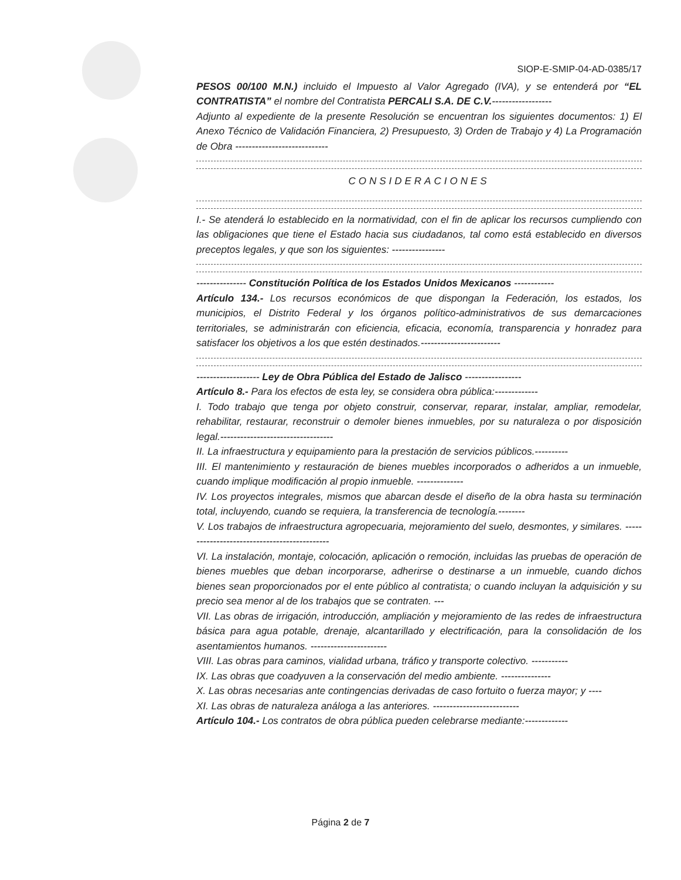SIOP-E-SMIP-04-AD-0385/17
PESOS 00/100 M.N.) incluido el Impuesto al Valor Agregado (IVA), y se entenderá por “EL CONTRATISTA” el nombre del Contratista PERCALI S.A. DE C.V.------------------
Adjunto al expediente de la presente Resolución se encuentran los siguientes documentos: 1) El Anexo Técnico de Validación Financiera, 2) Presupuesto, 3) Orden de Trabajo y 4) La Programación de Obra ----------------------------
CONSIDERACIONES
I.- Se atenderá lo establecido en la normatividad, con el fin de aplicar los recursos cumpliendo con las obligaciones que tiene el Estado hacia sus ciudadanos, tal como está establecido en diversos preceptos legales, y que son los siguientes: ----------------
--------------- Constitución Política de los Estados Unidos Mexicanos ------------
Artículo 134.- Los recursos económicos de que dispongan la Federación, los estados, los municipios, el Distrito Federal y los órganos político-administrativos de sus demarcaciones territoriales, se administrarán con eficiencia, eficacia, economía, transparencia y honradez para satisfacer los objetivos a los que estén destinados.------------------------
------------------- Ley de Obra Pública del Estado de Jalisco -----------------
Artículo 8.- Para los efectos de esta ley, se considera obra pública:-------------
I. Todo trabajo que tenga por objeto construir, conservar, reparar, instalar, ampliar, remodelar, rehabilitar, restaurar, reconstruir o demoler bienes inmuebles, por su naturaleza o por disposición legal.----------------------------------
II. La infraestructura y equipamiento para la prestación de servicios públicos.----------
III. El mantenimiento y restauración de bienes muebles incorporados o adheridos a un inmueble, cuando implique modificación al propio inmueble. --------------
IV. Los proyectos integrales, mismos que abarcan desde el diseño de la obra hasta su terminación total, incluyendo, cuando se requiera, la transferencia de tecnología.--------
V. Los trabajos de infraestructura agropecuaria, mejoramiento del suelo, desmontes, y similares. ---------------------------------------------
VI. La instalación, montaje, colocación, aplicación o remoción, incluidas las pruebas de operación de bienes muebles que deban incorporarse, adherirse o destinarse a un inmueble, cuando dichos bienes sean proporcionados por el ente público al contratista; o cuando incluyan la adquisición y su precio sea menor al de los trabajos que se contraten. ---
VII. Las obras de irrigación, introducción, ampliación y mejoramiento de las redes de infraestructura básica para agua potable, drenaje, alcantarillado y electrificación, para la consolidación de los asentamientos humanos. -----------------------
VIII. Las obras para caminos, vialidad urbana, tráfico y transporte colectivo. -----------
IX. Las obras que coadyuven a la conservación del medio ambiente. ---------------
X. Las obras necesarias ante contingencias derivadas de caso fortuito o fuerza mayor; y ----
XI. Las obras de naturaleza análoga a las anteriores. --------------------------
Artículo 104.- Los contratos de obra pública pueden celebrarse mediante:-------------
Página 2 de 7